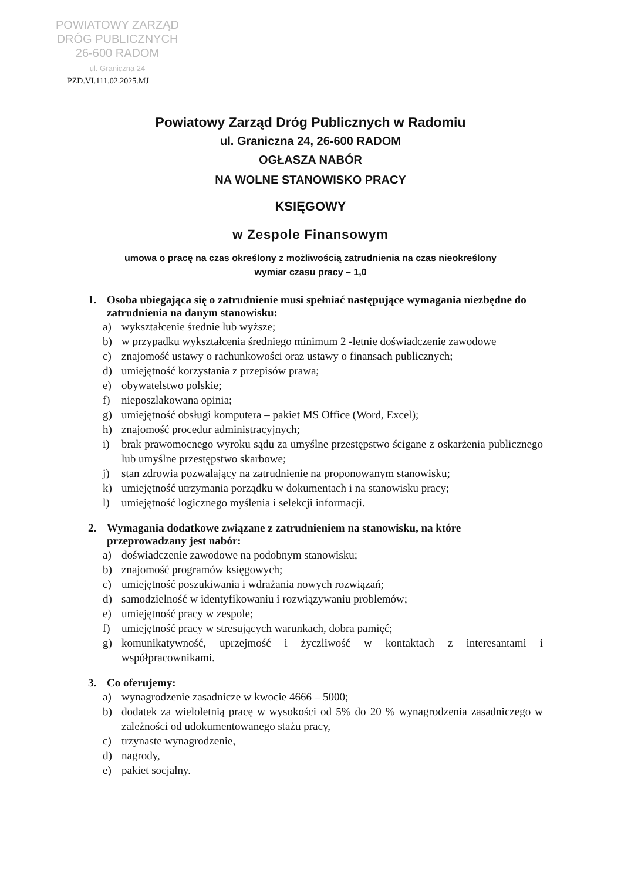POWIATOWY ZARZĄD
DRÓG PUBLICZNYCH
26-600 RADOM
ul. Graniczna 24
PZD.VI.111.02.2025.MJ
Powiatowy Zarząd Dróg Publicznych w Radomiu
ul. Graniczna 24, 26-600 RADOM
OGŁASZA NABÓR
NA WOLNE STANOWISKO PRACY
KSIĘGOWY
w Zespole Finansowym
umowa o pracę na czas określony z możliwością zatrudnienia na czas nieokreślony
wymiar czasu pracy – 1,0
1. Osoba ubiegająca się o zatrudnienie musi spełniać następujące wymagania niezbędne do zatrudnienia na danym stanowisku:
a) wykształcenie średnie lub wyższe;
b) w przypadku wykształcenia średniego minimum 2 -letnie doświadczenie zawodowe
c) znajomość ustawy o rachunkowości oraz ustawy o finansach publicznych;
d) umiejętność korzystania z przepisów prawa;
e) obywatelstwo polskie;
f) nieposzlakowana opinia;
g) umiejętność obsługi komputera – pakiet MS Office (Word, Excel);
h) znajomość procedur administracyjnych;
i) brak prawomocnego wyroku sądu za umyślne przestępstwo ścigane z oskarżenia publicznego lub umyślne przestępstwo skarbowe;
j) stan zdrowia pozwalający na zatrudnienie na proponowanym stanowisku;
k) umiejętność utrzymania porządku w dokumentach i na stanowisku pracy;
l) umiejętność logicznego myślenia i selekcji informacji.
2. Wymagania dodatkowe związane z zatrudnieniem na stanowisku, na które przeprowadzany jest nabór:
a) doświadczenie zawodowe na podobnym stanowisku;
b) znajomość programów księgowych;
c) umiejętność poszukiwania i wdrażania nowych rozwiązań;
d) samodzielność w identyfikowaniu i rozwiązywaniu problemów;
e) umiejętność pracy w zespole;
f) umiejętność pracy w stresujących warunkach, dobra pamięć;
g) komunikatywność, uprzejmość i życzliwość w kontaktach z interesantami i współpracownikami.
3. Co oferujemy:
a) wynagrodzenie zasadnicze w kwocie 4666 – 5000;
b) dodatek za wieloletnią pracę w wysokości od 5% do 20 % wynagrodzenia zasadniczego w zależności od udokumentowanego stażu pracy,
c) trzynaste wynagrodzenie,
d) nagrody,
e) pakiet socjalny.